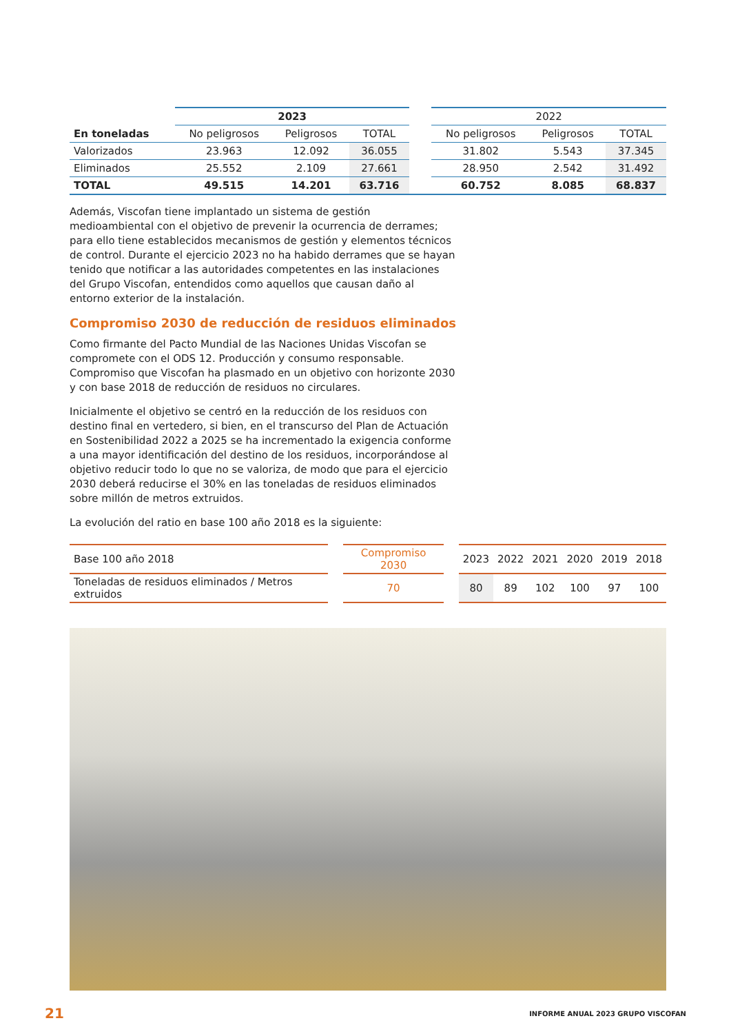| | 2023 | | | | 2022 | | |
| --- | --- | --- | --- | --- | --- | --- | --- |
| En toneladas | No peligrosos | Peligrosos | TOTAL | | No peligrosos | Peligrosos | TOTAL |
| Valorizados | 23.963 | 12.092 | 36.055 | | 31.802 | 5.543 | 37.345 |
| Eliminados | 25.552 | 2.109 | 27.661 | | 28.950 | 2.542 | 31.492 |
| TOTAL | 49.515 | 14.201 | 63.716 | | 60.752 | 8.085 | 68.837 |
Además, Viscofan tiene implantado un sistema de gestión medioambiental con el objetivo de prevenir la ocurrencia de derrames; para ello tiene establecidos mecanismos de gestión y elementos técnicos de control. Durante el ejercicio 2023 no ha habido derrames que se hayan tenido que notificar a las autoridades competentes en las instalaciones del Grupo Viscofan, entendidos como aquellos que causan daño al entorno exterior de la instalación.
Compromiso 2030 de reducción de residuos eliminados
Como firmante del Pacto Mundial de las Naciones Unidas Viscofan se compromete con el ODS 12. Producción y consumo responsable. Compromiso que Viscofan ha plasmado en un objetivo con horizonte 2030 y con base 2018 de reducción de residuos no circulares.
Inicialmente el objetivo se centró en la reducción de los residuos con destino final en vertedero, si bien, en el transcurso del Plan de Actuación en Sostenibilidad 2022 a 2025 se ha incrementado la exigencia conforme a una mayor identificación del destino de los residuos, incorporándose al objetivo reducir todo lo que no se valoriza, de modo que para el ejercicio 2030 deberá reducirse el 30% en las toneladas de residuos eliminados sobre millón de metros extruidos.
La evolución del ratio en base 100 año 2018 es la siguiente:
| Base 100 año 2018 | | Compromiso 2030 | | 2023 | 2022 | 2021 | 2020 | 2019 | 2018 |
| Toneladas de residuos eliminados / Metros extruidos | | 70 | | 80 | 89 | 102 | 100 | 97 | 100 |
21 INFORME ANUAL 2023 GRUPO VISCOFAN